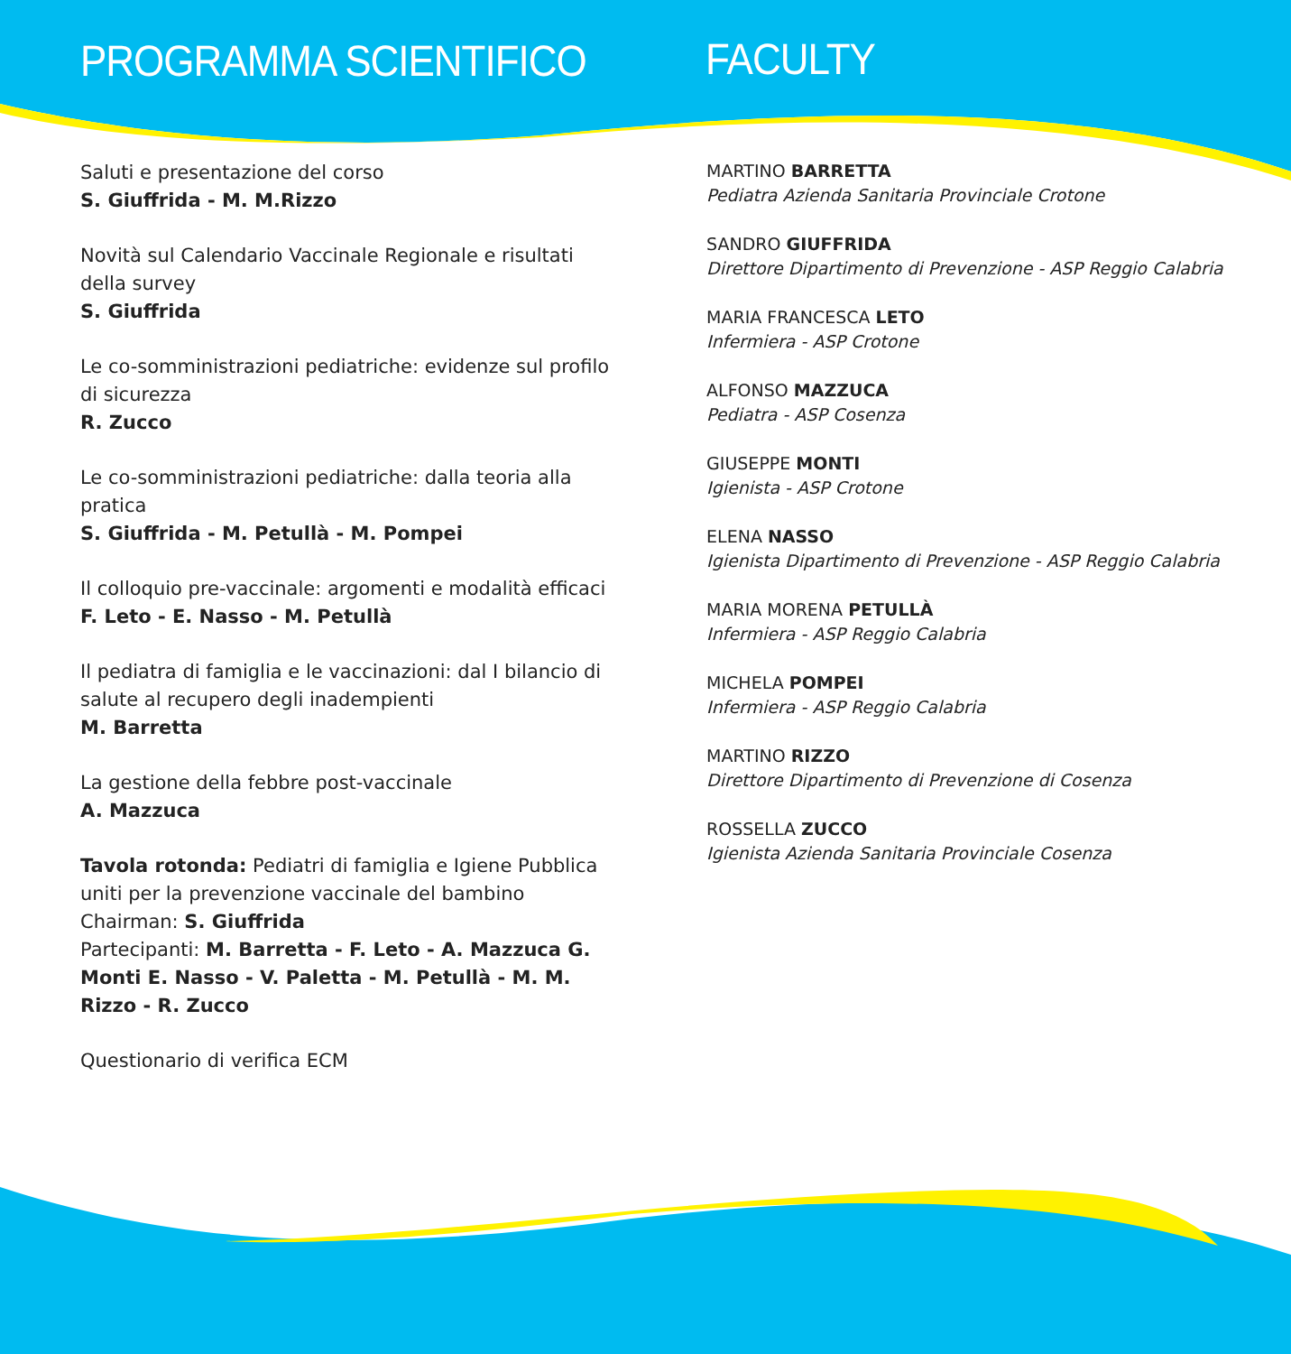PROGRAMMA SCIENTIFICO
Saluti e presentazione del corso
S. Giuffrida - M. M.Rizzo
Novità sul Calendario Vaccinale Regionale e risultati della survey
S. Giuffrida
Le co-somministrazioni pediatriche: evidenze sul profilo di sicurezza
R. Zucco
Le co-somministrazioni pediatriche: dalla teoria alla pratica
S. Giuffrida - M. Petullà - M. Pompei
Il colloquio pre-vaccinale: argomenti e modalità efficaci
F. Leto - E. Nasso - M. Petullà
Il pediatra di famiglia e le vaccinazioni: dal I bilancio di salute al recupero degli inadempienti
M. Barretta
La gestione della febbre post-vaccinale
A. Mazzuca
Tavola rotonda: Pediatri di famiglia e Igiene Pubblica uniti per la prevenzione vaccinale del bambino
Chairman: S. Giuffrida
Partecipanti: M. Barretta - F. Leto - A. Mazzuca G. Monti E. Nasso - V. Paletta - M. Petullà - M. M. Rizzo - R. Zucco
Questionario di verifica ECM
FACULTY
MARTINO BARRETTA
Pediatra Azienda Sanitaria Provinciale Crotone
SANDRO GIUFFRIDA
Direttore Dipartimento di Prevenzione - ASP Reggio Calabria
MARIA FRANCESCA LETO
Infermiera - ASP Crotone
ALFONSO MAZZUCA
Pediatra - ASP Cosenza
GIUSEPPE MONTI
Igienista - ASP Crotone
ELENA NASSO
Igienista Dipartimento di Prevenzione - ASP Reggio Calabria
MARIA MORENA PETULLÀ
Infermiera - ASP Reggio Calabria
MICHELA POMPEI
Infermiera - ASP Reggio Calabria
MARTINO RIZZO
Direttore Dipartimento di Prevenzione di Cosenza
ROSSELLA ZUCCO
Igienista Azienda Sanitaria Provinciale Cosenza